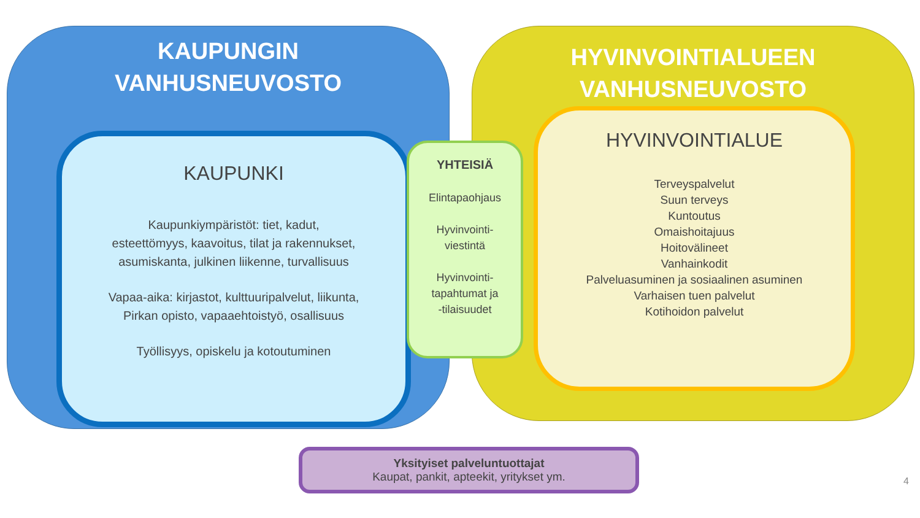KAUPUNGIN
VANHUSNEUVOSTO
KAUPUNKI
Kaupunkiympäristöt: tiet, kadut,
esteettömyys, kaavoitus, tilat ja rakennukset,
asumiskanta, julkinen liikenne, turvallisuus
Vapaa-aika: kirjastot, kulttuuripalvelut, liikunta,
Pirkan opisto, vapaaehtoistyö, osallisuus
Työllisyys, opiskelu ja kotoutuminen
HYVINVOINTIALUEEN
VANHUSNEUVOSTO
HYVINVOINTIALUE
Terveyspalvelut
Suun terveys
Kuntoutus
Omaishoitajuus
Hoitovälineet
Vanhainkodit
Palveluasuminen ja sosiaalinen asuminen
Varhaisen tuen palvelut
Kotihoidon palvelut
YHTEISIÄ
Elintapaohjaus
Hyvinvointi-
viestintä
Hyvinvointi-
tapahtumat ja
-tilaisuudet
Yksityiset palveluntuottajat
Kaupat, pankit, apteekit, yritykset ym.
4